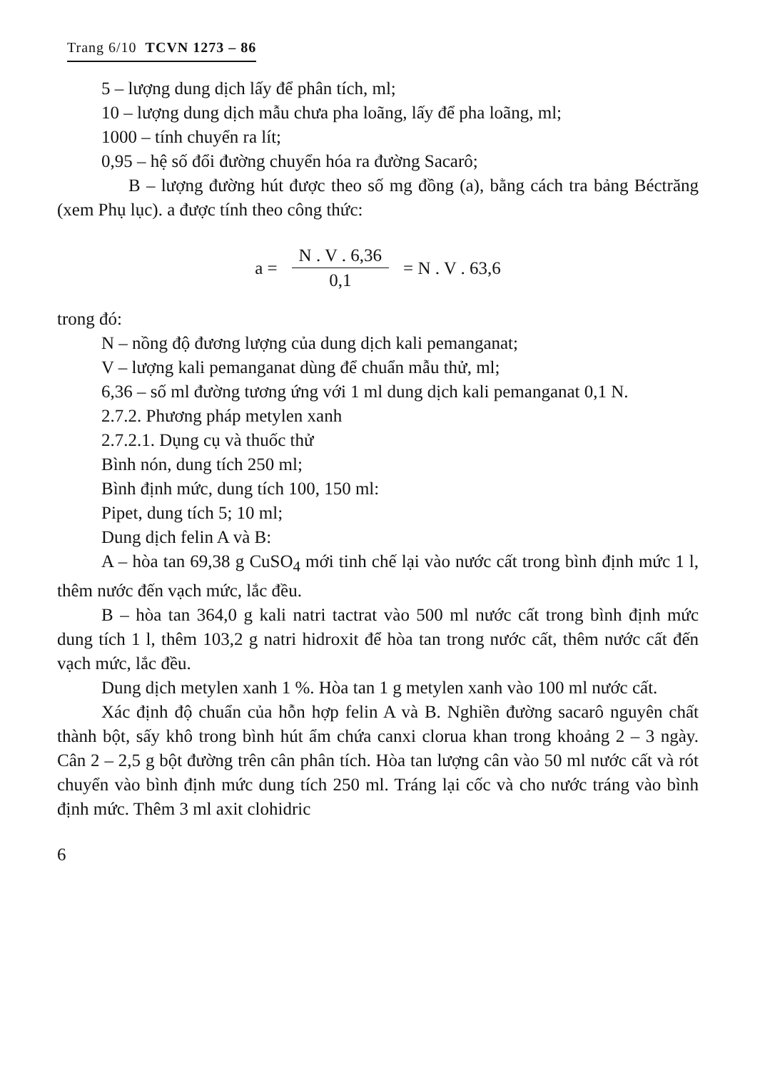Trang 6/10 TCVN 1273 – 86
5 – lượng dung dịch lấy để phân tích, ml;
10 – lượng dung dịch mẫu chưa pha loãng, lấy để pha loãng, ml;
1000 – tính chuyển ra lít;
0,95 – hệ số đổi đường chuyển hóa ra đường Sacarô;
B – lượng đường hút được theo số mg đồng (a), bằng cách tra bảng Béctrăng (xem Phụ lục). a được tính theo công thức:
a = N . V . 6,36 0,1 = N . V . 63,6
trong đó:
N – nồng độ đương lượng của dung dịch kali pemanganat;
V – lượng kali pemanganat dùng để chuẩn mẫu thử, ml;
6,36 – số ml đường tương ứng với 1 ml dung dịch kali pemanganat 0,1 N.
2.7.2. Phương pháp metylen xanh
2.7.2.1. Dụng cụ và thuốc thử
Bình nón, dung tích 250 ml;
Bình định mức, dung tích 100, 150 ml:
Pipet, dung tích 5; 10 ml;
Dung dịch felin A và B:
A – hòa tan 69,38 g CuSO<sub>4</sub> mới tinh chế lại vào nước cất trong bình định mức 1 l, thêm nước đến vạch mức, lắc đều.
B – hòa tan 364,0 g kali natri tactrat vào 500 ml nước cất trong bình định mức dung tích 1 l, thêm 103,2 g natri hidroxit để hòa tan trong nước cất, thêm nước cất đến vạch mức, lắc đều.
Dung dịch metylen xanh 1 %. Hòa tan 1 g metylen xanh vào 100 ml nước cất.
Xác định độ chuẩn của hỗn hợp felin A và B. Nghiền đường sacarô nguyên chất thành bột, sấy khô trong bình hút ẩm chứa canxi clorua khan trong khoảng 2 – 3 ngày. Cân 2 – 2,5 g bột đường trên cân phân tích. Hòa tan lượng cân vào 50 ml nước cất và rót chuyển vào bình định mức dung tích 250 ml. Tráng lại cốc và cho nước tráng vào bình định mức. Thêm 3 ml axit clohidric
6